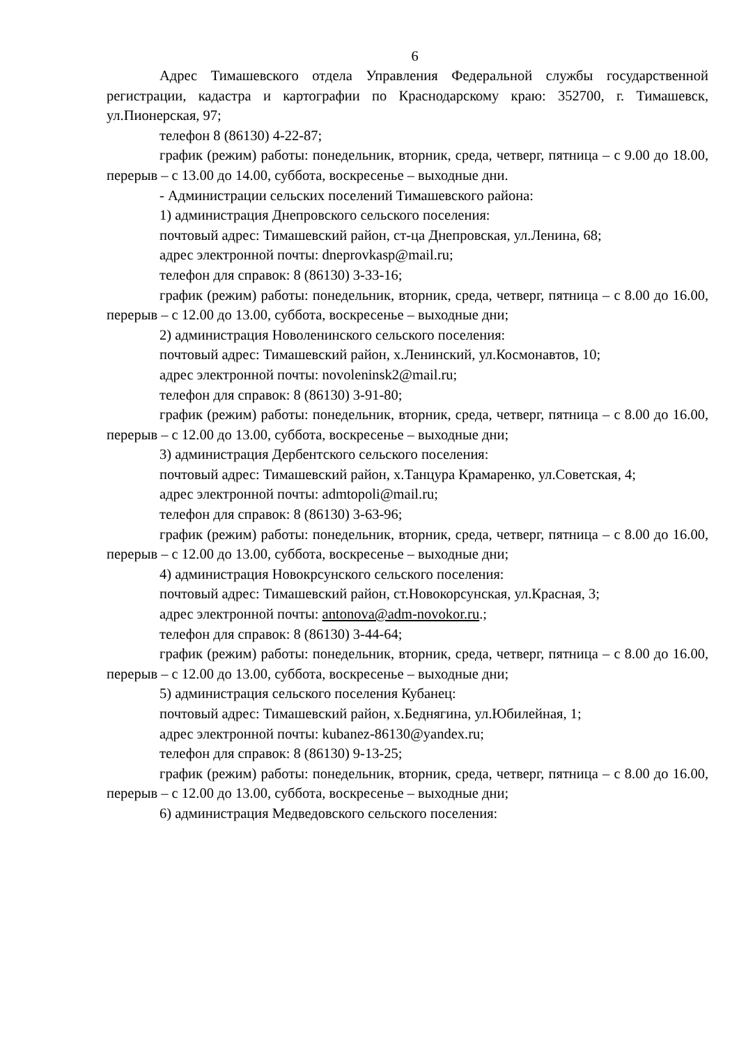6
Адрес Тимашевского отдела Управления Федеральной службы государственной регистрации, кадастра и картографии по Краснодарскому краю: 352700, г. Тимашевск, ул.Пионерская, 97;
телефон 8 (86130) 4-22-87;
график (режим) работы: понедельник, вторник, среда, четверг, пятница – с 9.00 до 18.00, перерыв – с 13.00 до 14.00, суббота, воскресенье – выходные дни.
- Администрации сельских поселений Тимашевского района:
1) администрация Днепровского сельского поселения:
почтовый адрес: Тимашевский район, ст-ца Днепровская, ул.Ленина, 68;
адрес электронной почты: dneprovkasp@mail.ru;
телефон для справок: 8 (86130) 3-33-16;
график (режим) работы: понедельник, вторник, среда, четверг, пятница – с 8.00 до 16.00, перерыв – с 12.00 до 13.00, суббота, воскресенье – выходные дни;
2) администрация Новоленинского сельского поселения:
почтовый адрес: Тимашевский район, х.Ленинский, ул.Космонавтов, 10;
адрес электронной почты: novoleninsk2@mail.ru;
телефон для справок: 8 (86130) 3-91-80;
график (режим) работы: понедельник, вторник, среда, четверг, пятница – с 8.00 до 16.00, перерыв – с 12.00 до 13.00, суббота, воскресенье – выходные дни;
3) администрация Дербентского сельского поселения:
почтовый адрес: Тимашевский район, х.Танцура Крамаренко, ул.Советская, 4;
адрес электронной почты: admtopoli@mail.ru;
телефон для справок: 8 (86130) 3-63-96;
график (режим) работы: понедельник, вторник, среда, четверг, пятница – с 8.00 до 16.00, перерыв – с 12.00 до 13.00, суббота, воскресенье – выходные дни;
4) администрация Новокрсунского сельского поселения:
почтовый адрес: Тимашевский район, ст.Новокорсунская, ул.Красная, 3;
адрес электронной почты: antonova@adm-novokor.ru.;
телефон для справок: 8 (86130) 3-44-64;
график (режим) работы: понедельник, вторник, среда, четверг, пятница – с 8.00 до 16.00, перерыв – с 12.00 до 13.00, суббота, воскресенье – выходные дни;
5) администрация сельского поселения Кубанец:
почтовый адрес: Тимашевский район, х.Беднягина, ул.Юбилейная, 1;
адрес электронной почты: kubanez-86130@yandex.ru;
телефон для справок: 8 (86130) 9-13-25;
график (режим) работы: понедельник, вторник, среда, четверг, пятница – с 8.00 до 16.00, перерыв – с 12.00 до 13.00, суббота, воскресенье – выходные дни;
6) администрация Медведовского сельского поселения: